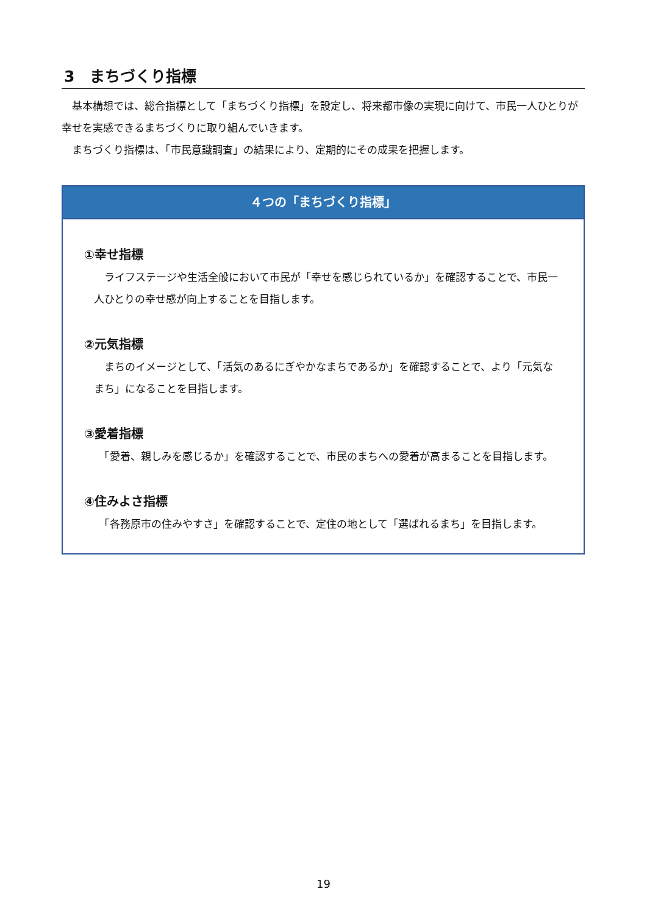3　まちづくり指標
　基本構想では、総合指標として「まちづくり指標」を設定し、将来都市像の実現に向けて、市民一人ひとりが幸せを実感できるまちづくりに取り組んでいきます。
　まちづくり指標は、「市民意識調査」の結果により、定期的にその成果を把握します。
４つの「まちづくり指標」
①幸せ指標
　ライフステージや生活全般において市民が「幸せを感じられているか」を確認することで、市民一人ひとりの幸せ感が向上することを目指します。
②元気指標
　まちのイメージとして、「活気のあるにぎやかなまちであるか」を確認することで、より「元気なまち」になることを目指します。
③愛着指標
　「愛着、親しみを感じるか」を確認することで、市民のまちへの愛着が高まることを目指します。
④住みよさ指標
　「各務原市の住みやすさ」を確認することで、定住の地として「選ばれるまち」を目指します。
19